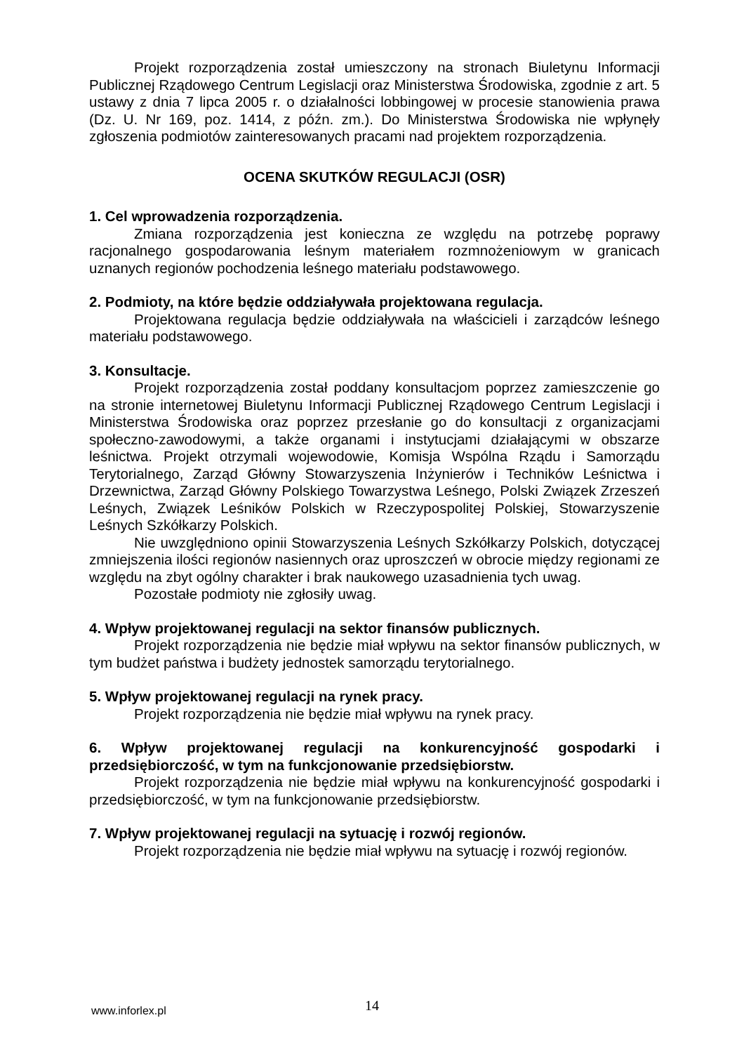Projekt rozporządzenia został umieszczony na stronach Biuletynu Informacji Publicznej Rządowego Centrum Legislacji oraz Ministerstwa Środowiska, zgodnie z art. 5 ustawy z dnia 7 lipca 2005 r. o działalności lobbingowej w procesie stanowienia prawa (Dz. U. Nr 169, poz. 1414, z późn. zm.). Do Ministerstwa Środowiska nie wpłynęły zgłoszenia podmiotów zainteresowanych pracami nad projektem rozporządzenia.
OCENA SKUTKÓW REGULACJI (OSR)
1. Cel wprowadzenia rozporządzenia.
Zmiana rozporządzenia jest konieczna ze względu na potrzebę poprawy racjonalnego gospodarowania leśnym materiałem rozmnożeniowym w granicach uznanych regionów pochodzenia leśnego materiału podstawowego.
2. Podmioty, na które będzie oddziaływała projektowana regulacja.
Projektowana regulacja będzie oddziaływała na właścicieli i zarządców leśnego materiału podstawowego.
3. Konsultacje.
Projekt rozporządzenia został poddany konsultacjom poprzez zamieszczenie go na stronie internetowej Biuletynu Informacji Publicznej Rządowego Centrum Legislacji i Ministerstwa Środowiska oraz poprzez przesłanie go do konsultacji z organizacjami społeczno-zawodowymi, a także organami i instytucjami działającymi w obszarze leśnictwa. Projekt otrzymali wojewodowie, Komisja Wspólna Rządu i Samorządu Terytorialnego, Zarząd Główny Stowarzyszenia Inżynierów i Techników Leśnictwa i Drzewnictwa, Zarząd Główny Polskiego Towarzystwa Leśnego, Polski Związek Zrzeszeń Leśnych, Związek Leśników Polskich w Rzeczypospolitej Polskiej, Stowarzyszenie Leśnych Szkółkarzy Polskich.
Nie uwzględniono opinii Stowarzyszenia Leśnych Szkółkarzy Polskich, dotyczącej zmniejszenia ilości regionów nasiennych oraz uproszczeń w obrocie między regionami ze względu na zbyt ogólny charakter i brak naukowego uzasadnienia tych uwag.
Pozostałe podmioty nie zgłosiły uwag.
4. Wpływ projektowanej regulacji na sektor finansów publicznych.
Projekt rozporządzenia nie będzie miał wpływu na sektor finansów publicznych, w tym budżet państwa i budżety jednostek samorządu terytorialnego.
5. Wpływ projektowanej regulacji na rynek pracy.
Projekt rozporządzenia nie będzie miał wpływu na rynek pracy.
6. Wpływ projektowanej regulacji na konkurencyjność gospodarki i przedsiębiorczość, w tym na funkcjonowanie przedsiębiorstw.
Projekt rozporządzenia nie będzie miał wpływu na konkurencyjność gospodarki i przedsiębiorczość, w tym na funkcjonowanie przedsiębiorstw.
7. Wpływ projektowanej regulacji na sytuację i rozwój regionów.
Projekt rozporządzenia nie będzie miał wpływu na sytuację i rozwój regionów.
www.inforlex.pl 14